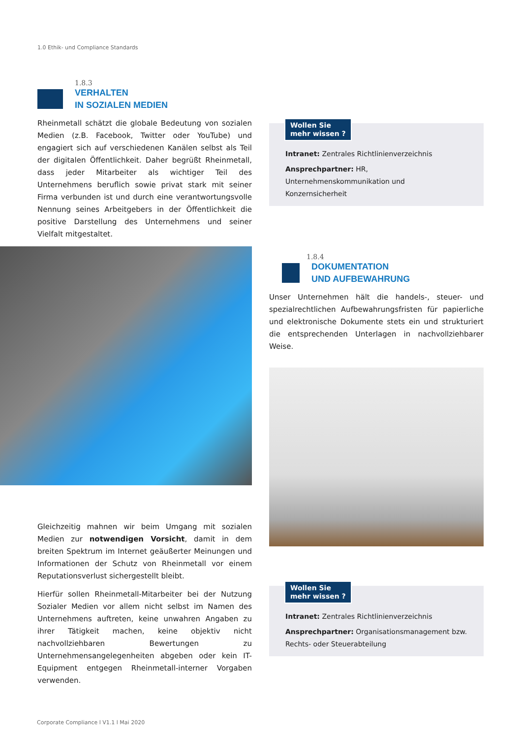1.0 Ethik- und Compliance Standards
1.8.3
VERHALTEN
IN SOZIALEN MEDIEN
Rheinmetall schätzt die globale Bedeutung von sozialen Medien (z.B. Facebook, Twitter oder YouTube) und engagiert sich auf verschiedenen Kanälen selbst als Teil der digitalen Öffentlichkeit. Daher begrüßt Rheinmetall, dass jeder Mitarbeiter als wichtiger Teil des Unternehmens beruflich sowie privat stark mit seiner Firma verbunden ist und durch eine verantwortungsvolle Nennung seines Arbeitgebers in der Öffentlichkeit die positive Darstellung des Unternehmens und seiner Vielfalt mitgestaltet.
Gleichzeitig mahnen wir beim Umgang mit sozialen Medien zur notwendigen Vorsicht, damit in dem breiten Spektrum im Internet geäußerter Meinungen und Informationen der Schutz von Rheinmetall vor einem Reputationsverlust sichergestellt bleibt.
Hierfür sollen Rheinmetall-Mitarbeiter bei der Nutzung Sozialer Medien vor allem nicht selbst im Namen des Unternehmens auftreten, keine unwahren Angaben zu ihrer Tätigkeit machen, keine objektiv nicht nachvollziehbaren Bewertungen zu Unternehmensangelegenheiten abgeben oder kein IT-Equipment entgegen Rheinmetall-interner Vorgaben verwenden.
Wollen Sie
mehr wissen ?
Intranet: Zentrales Richtlinienverzeichnis
Ansprechpartner: HR, Unternehmenskommunikation und Konzernsicherheit
1.8.4
DOKUMENTATION
UND AUFBEWAHRUNG
Unser Unternehmen hält die handels-, steuer- und spezialrechtlichen Aufbewahrungsfristen für papierliche und elektronische Dokumente stets ein und strukturiert die entsprechenden Unterlagen in nachvollziehbarer Weise.
Wollen Sie
mehr wissen ?
Intranet: Zentrales Richtlinienverzeichnis
Ansprechpartner: Organisationsmanagement bzw. Rechts- oder Steuerabteilung
Corporate Compliance l V1.1 l Mai 2020